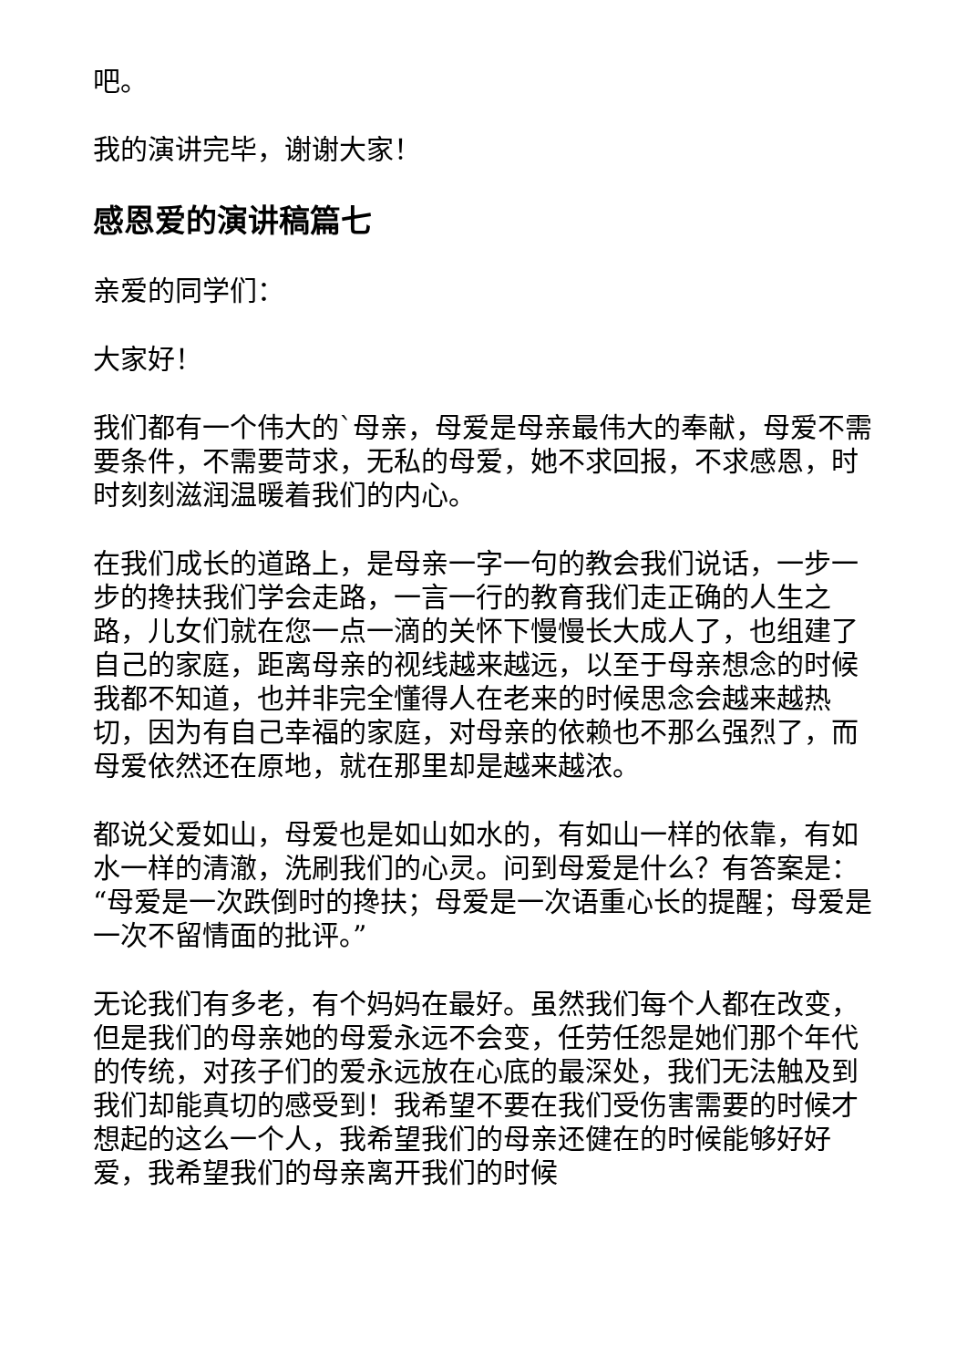吧。
我的演讲完毕，谢谢大家！
感恩爱的演讲稿篇七
亲爱的同学们：
大家好！
我们都有一个伟大的`母亲，母爱是母亲最伟大的奉献，母爱不需要条件，不需要苛求，无私的母爱，她不求回报，不求感恩，时时刻刻滋润温暖着我们的内心。
在我们成长的道路上，是母亲一字一句的教会我们说话，一步一步的搀扶我们学会走路，一言一行的教育我们走正确的人生之路，儿女们就在您一点一滴的关怀下慢慢长大成人了，也组建了自己的家庭，距离母亲的视线越来越远，以至于母亲想念的时候我都不知道，也并非完全懂得人在老来的时候思念会越来越热切，因为有自己幸福的家庭，对母亲的依赖也不那么强烈了，而母爱依然还在原地，就在那里却是越来越浓。
都说父爱如山，母爱也是如山如水的，有如山一样的依靠，有如水一样的清澈，洗刷我们的心灵。问到母爱是什么？有答案是：“母爱是一次跌倒时的搀扶；母爱是一次语重心长的提醒；母爱是一次不留情面的批评。”
无论我们有多老，有个妈妈在最好。虽然我们每个人都在改变，但是我们的母亲她的母爱永远不会变，任劳任怨是她们那个年代的传统，对孩子们的爱永远放在心底的最深处，我们无法触及到我们却能真切的感受到！我希望不要在我们受伤害需要的时候才想起的这么一个人，我希望我们的母亲还健在的时候能够好好爱，我希望我们的母亲离开我们的时候